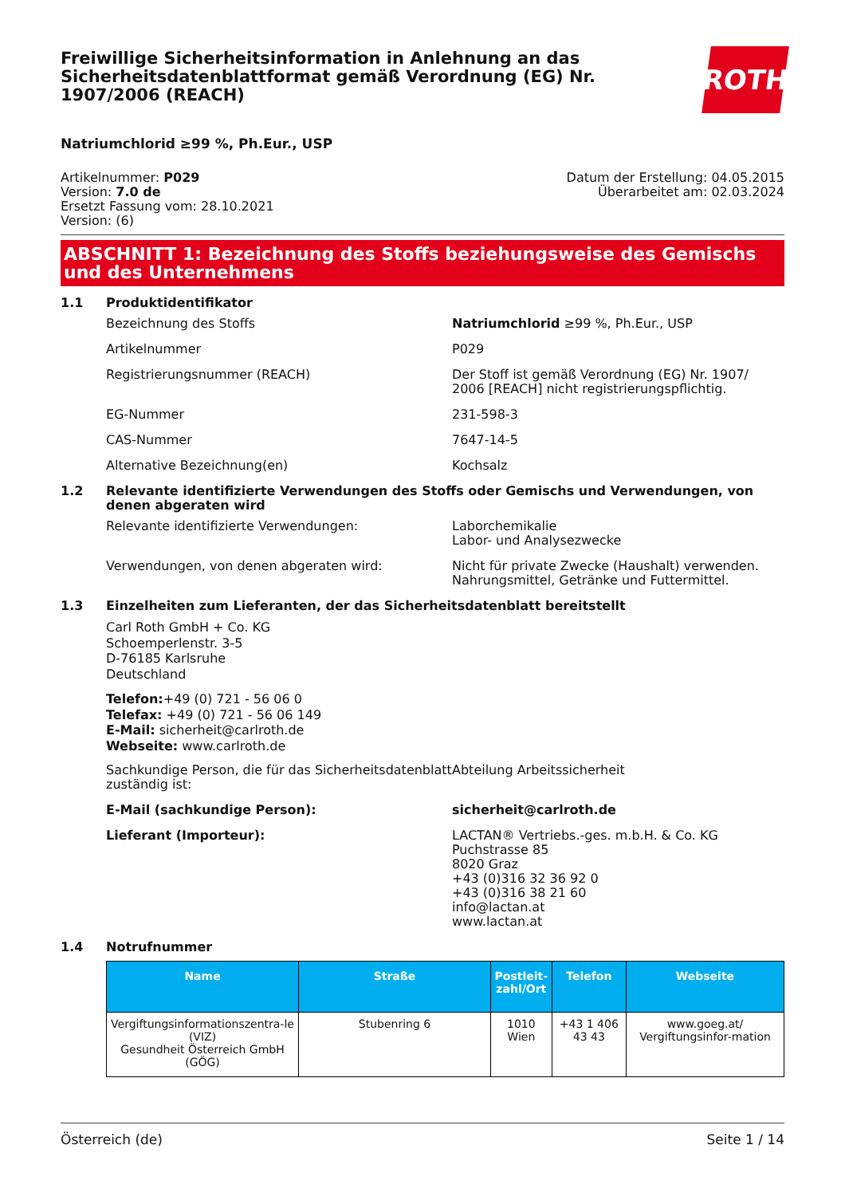Freiwillige Sicherheitsinformation in Anlehnung an das Sicherheitsdatenblattformat gemäß Verordnung (EG) Nr. 1907/2006 (REACH)
ROTH
Natriumchlorid ≥99 %, Ph.Eur., USP
Artikelnummer: P029
Version: 7.0 de
Ersetzt Fassung vom: 28.10.2021
Version: (6)
Datum der Erstellung: 04.05.2015
Überarbeitet am: 02.03.2024
ABSCHNITT 1: Bezeichnung des Stoffs beziehungsweise des Gemischs und des Unternehmens
1.1 Produktidentifikator
Bezeichnung des Stoffs Natriumchlorid ≥99 %, Ph.Eur., USP
Artikelnummer P029
Registrierungsnummer (REACH) Der Stoff ist gemäß Verordnung (EG) Nr. 1907/ 2006 [REACH] nicht registrierungspflichtig.
EG-Nummer 231-598-3
CAS-Nummer 7647-14-5
Alternative Bezeichnung(en) Kochsalz
1.2 Relevante identifizierte Verwendungen des Stoffs oder Gemischs und Verwendungen, von denen abgeraten wird
Relevante identifizierte Verwendungen: Laborchemikalie
Labor- und Analysezwecke
Verwendungen, von denen abgeraten wird: Nicht für private Zwecke (Haushalt) verwenden.
Nahrungsmittel, Getränke und Futtermittel.
1.3 Einzelheiten zum Lieferanten, der das Sicherheitsdatenblatt bereitstellt
Carl Roth GmbH + Co. KG
Schoemperlenstr. 3-5
D-76185 Karlsruhe
Deutschland
Telefon:+49 (0) 721 - 56 06 0
Telefax: +49 (0) 721 - 56 06 149
E-Mail: sicherheit@carlroth.de
Webseite: www.carlroth.de
Sachkundige Person, die für das Sicherheitsdatenblatt zuständig ist:
Abteilung Arbeitssicherheit
E-Mail (sachkundige Person): sicherheit@carlroth.de
Lieferant (Importeur): LACTAN® Vertriebs.-ges. m.b.H. & Co. KG
Puchstrasse 85
8020 Graz
+43 (0)316 32 36 92 0
+43 (0)316 38 21 60
info@lactan.at
www.lactan.at
1.4 Notrufnummer
| Name | Straße | Postleit- zahl/Ort | Telefon | Webseite |
| --- | --- | --- | --- | --- |
| Vergiftungsinformationszentra-le (VIZ) Gesundheit Österreich GmbH (GÖG) | Stubenring 6 | 1010 Wien | +43 1 406 43 43 | www.goeg.at/ Vergiftungsinfor-mation |
Österreich (de) Seite 1 / 14